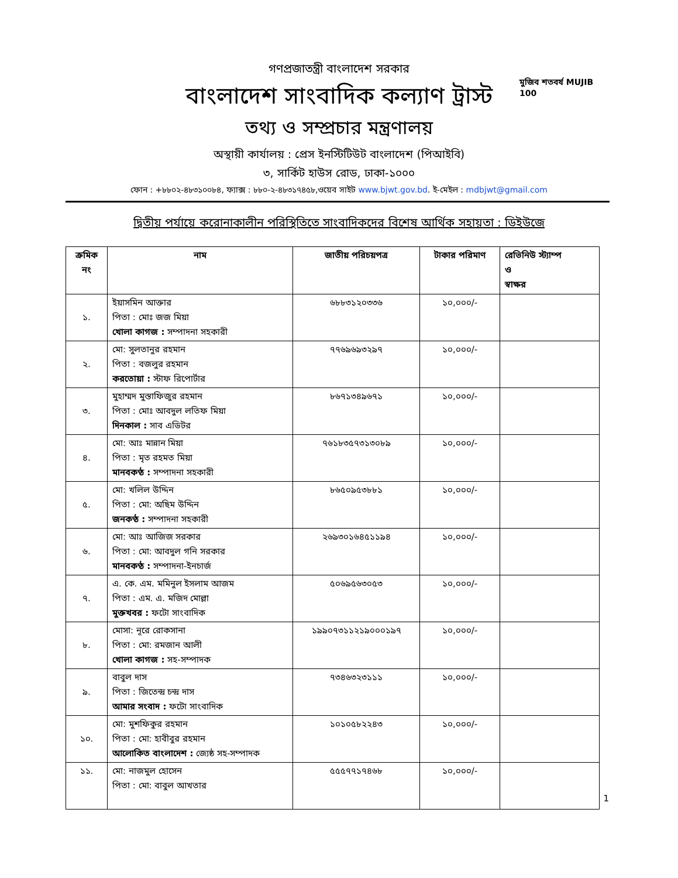মুজিব শতবর্ষ MUJIB 100
গণপ্রজাতন্ত্রী বাংলাদেশ সরকার
বাংলাদেশ সাংবাদিক কল্যাণ ট্রাস্ট
তথ্য ও সম্প্রচার মন্ত্রণালয়
অস্থায়ী কার্যালয় : প্রেস ইনস্টিটিউট বাংলাদেশ (পিআইবি)
৩, সার্কিট হাউস রোড, ঢাকা-১০০০
ফোন : +৮৮০২-৪৮৩১০০৮৪, ফ্যাক্স : ৮৮০-২-৪৮৩১৭৪৫৮,ওয়েব সাইট www.bjwt.gov.bd. ই-মেইল : mdbjwt@gmail.com
দ্বিতীয় পর্যায়ে করোনাকালীন পরিস্থিতিতে সাংবাদিকদের বিশেষ আর্থিক সহায়তা : ডিইউজে
| ক্রমিক নং | নাম | জাতীয় পরিচয়পত্র | টাকার পরিমাণ | রেভিনিউ স্ট্যাম্প ও স্বাক্ষর |
| --- | --- | --- | --- | --- |
| ১. | ইয়াসমিন আক্তার পিতা : মোঃ জজ মিয়া খোলা কাগজ : সম্পাদনা সহকারী | ৬৮৮৩১২০৩৩৬ | ১০,০০০/- | |
| ২. | মো: সুলতানুর রহমান পিতা : বজলুর রহমান করতোয়া : স্টাফ রিপোর্টার | ৭৭৬৯৬৯৩২৯৭ | ১০,০০০/- | |
| ৩. | মুহাম্মদ মুস্তাফিজুর রহমান পিতা : মোঃ আবদুল লতিফ মিয়া দিনকাল : সাব এডিটর | ৮৬৭১৩৪৯৬৭১ | ১০,০০০/- | |
| ৪. | মো: আঃ মান্নান মিয়া পিতা : মৃত রহমত মিয়া মানবকণ্ঠ : সম্পাদনা সহকারী | ৭৬১৮৩৫৭৩১৩০৮৯ | ১০,০০০/- | |
| ৫. | মো: খলিল উদ্দিন পিতা : মো: অছিম উদ্দিন জনকণ্ঠ : সম্পাদনা সহকারী | ৮৬৫০৯৫৩৮৮১ | ১০,০০০/- | |
| ৬. | মো: আঃ আজিজ সরকার পিতা : মো: আবদুল গনি সরকার মানবকণ্ঠ : সম্পাদনা-ইনচার্জ | ২৬৯৩০১৬৪৫১১৯৪ | ১০,০০০/- | |
| ৭. | এ. কে. এম. মমিনুল ইসলাম আজম পিতা : এম. এ. মজিদ মোল্লা মুক্তখবর : ফটো সাংবাদিক | ৫০৬৯৫৬৩০৫৩ | ১০,০০০/- | |
| ৮. | মোসা: নূরে রোকসানা পিতা : মো: রমজান আলী খোলা কাগজ : সহ-সম্পাদক | ১৯৯০৭৩১১২১৯০০০১৯৭ | ১০,০০০/- | |
| ৯. | বাবুল দাস পিতা : জিতেন্দ্র চন্দ্র দাস আমার সংবাদ : ফটো সাংবাদিক | ৭৩৪৬৩২৩১১১ | ১০,০০০/- | |
| ১০. | মো: মুশফিকুর রহমান পিতা : মো: হাবীবুর রহমান আলোকিত বাংলাদেশ : জ্যেষ্ঠ সহ-সম্পাদক | ১০১০৫৮২২৪৩ | ১০,০০০/- | |
| ১১. | মো: নাজমুল হোসেন পিতা : মো: বাবুল আখতার | ৫৫৫৭৭১৭৪৬৮ | ১০,০০০/- | |
1